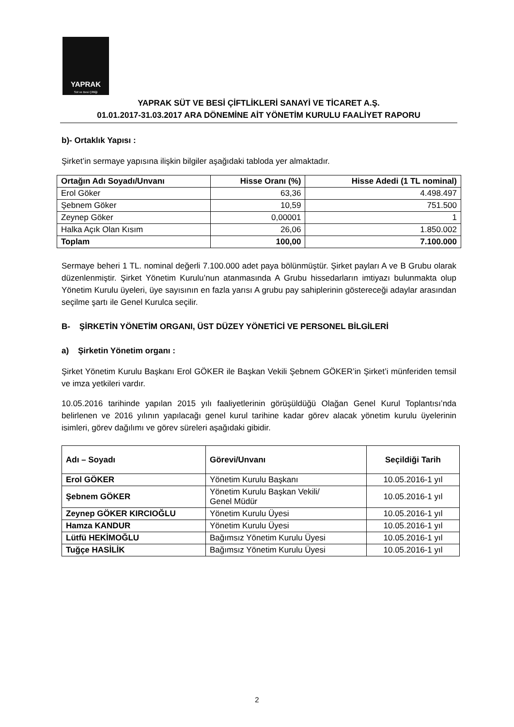YAPRAK
Süt ve Besi Çiftliği
YAPRAK SÜT VE BESİ ÇİFTLİKLERİ SANAYİ VE TİCARET A.Ş.
01.01.2017-31.03.2017 ARA DÖNEMİNE AİT YÖNETİM KURULU FAALİYET RAPORU
b)- Ortaklık Yapısı :
Şirket’in sermaye yapısına ilişkin bilgiler aşağıdaki tabloda yer almaktadır.
| Ortağın Adı Soyadı/Unvanı | Hisse Oranı (%) | Hisse Adedi (1 TL nominal) |
| --- | --- | --- |
| Erol Göker | 63,36 | 4.498.497 |
| Şebnem Göker | 10,59 | 751.500 |
| Zeynep Göker | 0,00001 | 1 |
| Halka Açık Olan Kısım | 26,06 | 1.850.002 |
| Toplam | 100,00 | 7.100.000 |
Sermaye beheri 1 TL. nominal değerli 7.100.000 adet paya bölünmüştür. Şirket payları A ve B Grubu olarak düzenlenmiştir. Şirket Yönetim Kurulu’nun atanmasında A Grubu hissedarların imtiyazı bulunmakta olup Yönetim Kurulu üyeleri, üye sayısının en fazla yarısı A grubu pay sahiplerinin göstereceği adaylar arasından seçilme şartı ile Genel Kurulca seçilir.
B- ŞİRKETİN YÖNETİM ORGANI, ÜST DÜZEY YÖNETİCİ VE PERSONEL BİLGİLERİ
a) Şirketin Yönetim organı :
Şirket Yönetim Kurulu Başkanı Erol GÖKER ile Başkan Vekili Şebnem GÖKER’in Şirket’i münferiden temsil ve imza yetkileri vardır.
10.05.2016 tarihinde yapılan 2015 yılı faaliyetlerinin görüşüldüğü Olağan Genel Kurul Toplantısı’nda belirlenen ve 2016 yılının yapılacağı genel kurul tarihine kadar görev alacak yönetim kurulu üyelerinin isimleri, görev dağılımı ve görev süreleri aşağıdaki gibidir.
| Adı – Soyadı | Görevi/Unvanı | Seçildiği Tarih |
| --- | --- | --- |
| Erol GÖKER | Yönetim Kurulu Başkanı | 10.05.2016-1 yıl |
| Şebnem GÖKER | Yönetim Kurulu Başkan Vekili/ Genel Müdür | 10.05.2016-1 yıl |
| Zeynep GÖKER KIRCIOĞLU | Yönetim Kurulu Üyesi | 10.05.2016-1 yıl |
| Hamza KANDUR | Yönetim Kurulu Üyesi | 10.05.2016-1 yıl |
| Lütfü HEKİMOĞLU | Bağımsız Yönetim Kurulu Üyesi | 10.05.2016-1 yıl |
| Tuğçe HASİLİK | Bağımsız Yönetim Kurulu Üyesi | 10.05.2016-1 yıl |
2